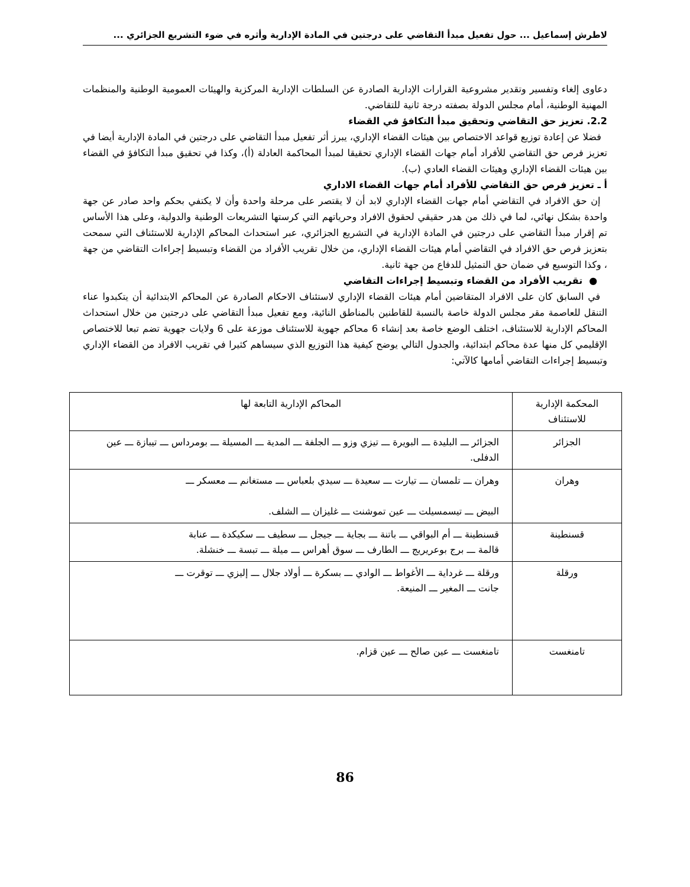لاطرش إسماعيل ... حول تفعيل مبدأ التقاضي على درجتين في المادة الإدارية وأثره في ضوء التشريع الجزائري ...
دعاوى إلغاء وتفسير وتقدير مشروعية القرارات الإدارية الصادرة عن السلطات الإدارية المركزية والهيئات العمومية الوطنية والمنظمات المهنية الوطنية، أمام مجلس الدولة بصفته درجة ثانية للتقاضي.
2.2. تعزيز حق التقاضي وتحقيق مبدأ التكافؤ في القضاء
فضلا عن إعادة توزيع قواعد الاختصاص بين هيئات القضاء الإداري، يبرز أثر تفعيل مبدأ التقاضي على درجتين في المادة الإدارية أيضا في تعزيز فرص حق التقاضي للأفراد أمام جهات القضاء الإداري تحقيقا لمبدأ المحاكمة العادلة (أ)، وكذا في تحقيق مبدأ التكافؤ في القضاء بين هيئات القضاء الإداري وهيئات القضاء العادي (ب).
أ ـ تعزيز فرص حق التقاضي للأفراد أمام جهات القضاء الاداري
إن حق الافراد في التقاضي أمام جهات القضاء الإداري لابد أن لا يقتصر على مرحلة واحدة وأن لا يكتفي بحكم واحد صادر عن جهة واحدة بشكل نهائي، لما في ذلك من هدر حقيقي لحقوق الافراد وحرياتهم التي كرستها التشريعات الوطنية والدولية، وعلى هذا الأساس تم إقرار مبدأ التقاضي على درجتين في المادة الإدارية في التشريع الجزائري، عبر استحداث المحاكم الإدارية للاستئناف التي سمحت بتعزيز فرص حق الافراد في التقاضي أمام هيئات القضاء الإداري، من خلال تقريب الأفراد من القضاء وتبسيط إجراءات التقاضي من جهة ، وكذا التوسيع في ضمان حق التمثيل للدفاع من جهة ثانية.
● تقريب الأفراد من القضاء وتبسيط إجراءات التقاضي
في السابق كان على الافراد المتقاضين أمام هيئات القضاء الإداري لاستئناف الاحكام الصادرة عن المحاكم الابتدائية أن يتكبدوا عناء التنقل للعاصمة مقر مجلس الدولة خاصة بالنسبة للقاطنين بالمناطق النائية، ومع تفعيل مبدأ التقاضي على درجتين من خلال استحداث المحاكم الإدارية للاستئناف، اختلف الوضع خاصة بعد إنشاء 6 محاكم جهوية للاستئناف موزعة على 6 ولايات جهوية تضم تبعا للاختصاص الإقليمي كل منها عدة محاكم ابتدائية، والجدول التالي يوضح كيفية هذا التوزيع الذي سيساهم كثيرا في تقريب الافراد من القضاء الإداري وتبسيط إجراءات التقاضي أمامها كالآتي:
| المحكمة الإدارية للاستئناف | المحاكم الإدارية التابعة لها |
| الجزائر | الجزائر ـــ البليدة ـــ البويرة ـــ تيزي وزو ـــ الجلفة ـــ المدية ـــ المسيلة ـــ بومرداس ـــ تيبازة ـــ عين الدفلى. |
| وهران | وهران ـــ تلمسان ـــ تيارت ـــ سعيدة ـــ سيدي بلعباس ـــ مستغانم ـــ معسكر ـــ البيض ـــ تيسمسيلت ـــ عين تموشنت ـــ غليزان ـــ الشلف. |
| قسنطينة | قسنطينة ـــ أم البواقي ـــ باتنة ـــ بجاية ـــ جيجل ـــ سطيف ـــ سكيكدة ـــ عنابة قالمة ـــ برج بوعريريج ـــ الطارف ـــ سوق أهراس ـــ ميلة ـــ تبسة ـــ خنشلة. |
| ورقلة | ورقلة ـــ غرداية ـــ الأغواط ـــ الوادي ـــ بسكرة ـــ أولاد جلال ـــ إليزي ـــ توقرت ـــ جانت ـــ المغير ـــ المنيعة. |
| تامنغست | تامنغست ـــ عين صالح ـــ عين قزام. |
86